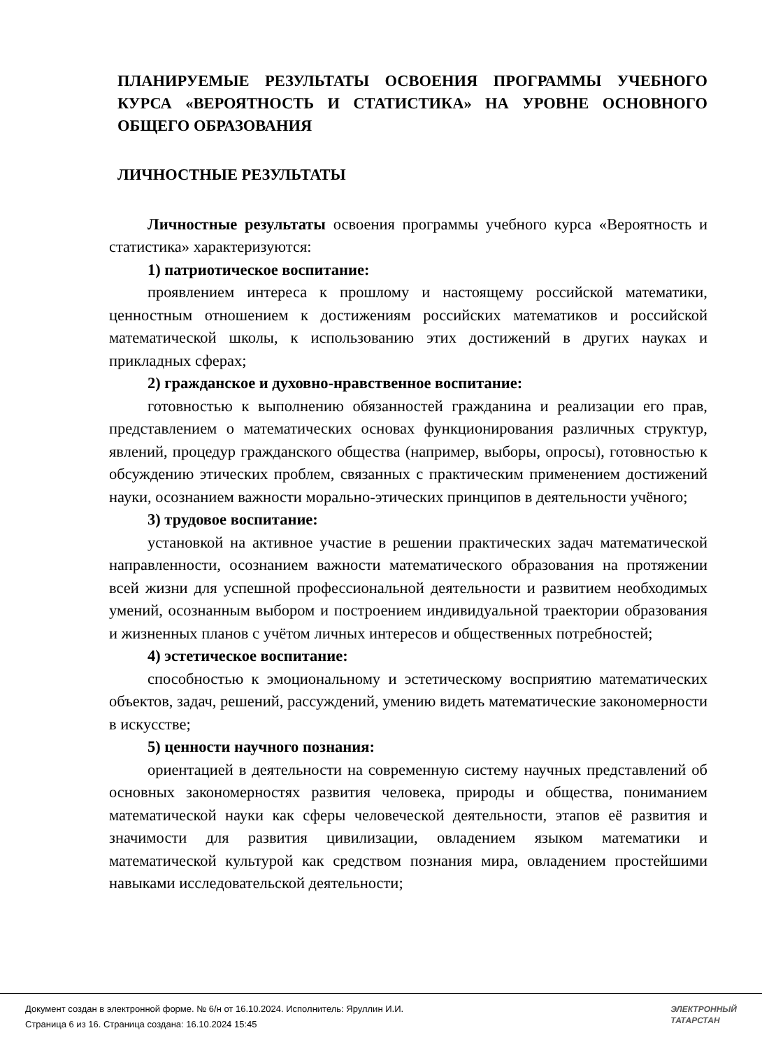ПЛАНИРУЕМЫЕ РЕЗУЛЬТАТЫ ОСВОЕНИЯ ПРОГРАММЫ УЧЕБНОГО КУРСА «ВЕРОЯТНОСТЬ И СТАТИСТИКА» НА УРОВНЕ ОСНОВНОГО ОБЩЕГО ОБРАЗОВАНИЯ
ЛИЧНОСТНЫЕ РЕЗУЛЬТАТЫ
Личностные результаты освоения программы учебного курса «Вероятность и статистика» характеризуются:
1) патриотическое воспитание:
проявлением интереса к прошлому и настоящему российской математики, ценностным отношением к достижениям российских математиков и российской математической школы, к использованию этих достижений в других науках и прикладных сферах;
2) гражданское и духовно-нравственное воспитание:
готовностью к выполнению обязанностей гражданина и реализации его прав, представлением о математических основах функционирования различных структур, явлений, процедур гражданского общества (например, выборы, опросы), готовностью к обсуждению этических проблем, связанных с практическим применением достижений науки, осознанием важности морально-этических принципов в деятельности учёного;
3) трудовое воспитание:
установкой на активное участие в решении практических задач математической направленности, осознанием важности математического образования на протяжении всей жизни для успешной профессиональной деятельности и развитием необходимых умений, осознанным выбором и построением индивидуальной траектории образования и жизненных планов с учётом личных интересов и общественных потребностей;
4) эстетическое воспитание:
способностью к эмоциональному и эстетическому восприятию математических объектов, задач, решений, рассуждений, умению видеть математические закономерности в искусстве;
5) ценности научного познания:
ориентацией в деятельности на современную систему научных представлений об основных закономерностях развития человека, природы и общества, пониманием математической науки как сферы человеческой деятельности, этапов её развития и значимости для развития цивилизации, овладением языком математики и математической культурой как средством познания мира, овладением простейшими навыками исследовательской деятельности;
Документ создан в электронной форме. № 6/н от 16.10.2024. Исполнитель: Яруллин И.И.
Страница 6 из 16. Страница создана: 16.10.2024 15:45
ЭЛЕКТРОННЫЙ
ТАТАРСТАН